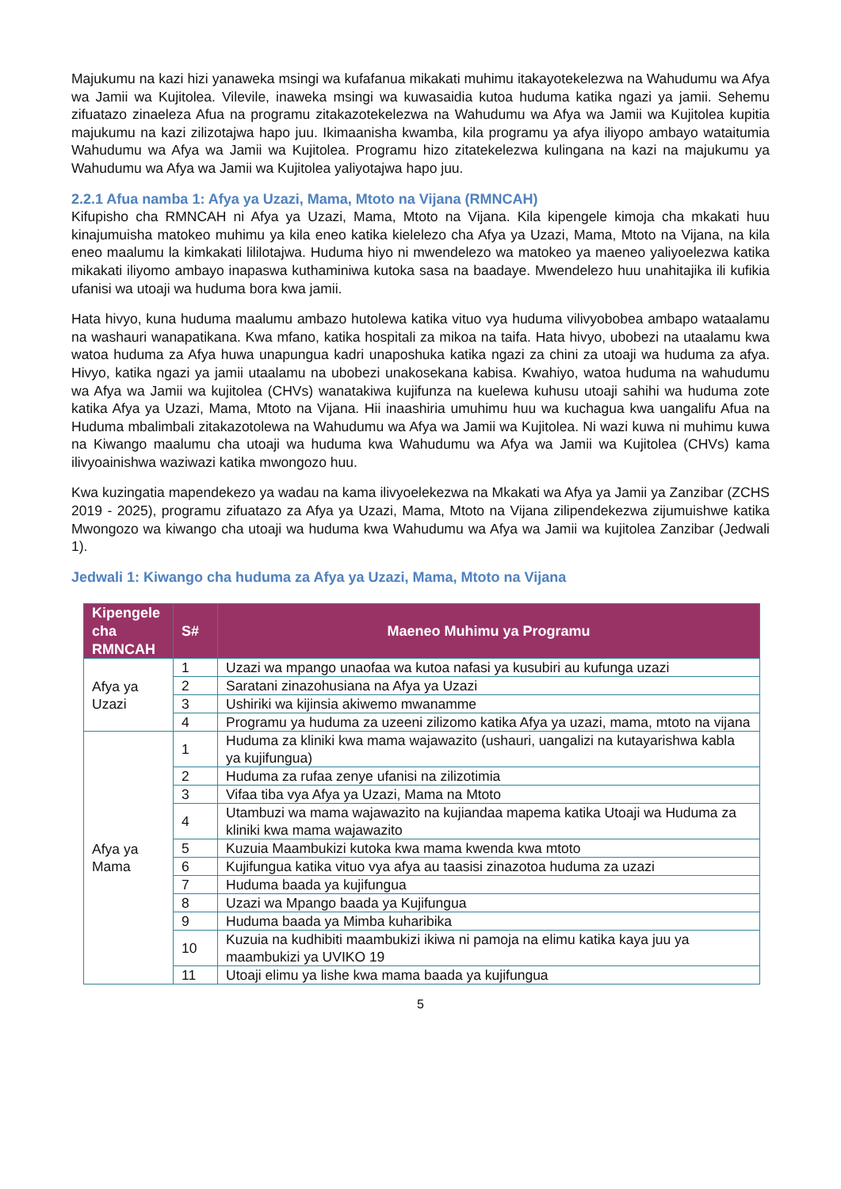Majukumu na kazi hizi yanaweka msingi wa kufafanua mikakati muhimu itakayotekelezwa na Wahudumu wa Afya wa Jamii wa Kujitolea. Vilevile, inaweka msingi wa kuwasaidia kutoa huduma katika ngazi ya jamii. Sehemu zifuatazo zinaeleza Afua na programu zitakazotekelezwa na Wahudumu wa Afya wa Jamii wa Kujitolea kupitia majukumu na kazi zilizotajwa hapo juu. Ikimaanisha kwamba, kila programu ya afya iliyopo ambayo wataitumia Wahudumu wa Afya wa Jamii wa Kujitolea. Programu hizo zitatekelezwa kulingana na kazi na majukumu ya Wahudumu wa Afya wa Jamii wa Kujitolea yaliyotajwa hapo juu.
2.2.1 Afua namba 1: Afya ya Uzazi, Mama, Mtoto na Vijana (RMNCAH)
Kifupisho cha RMNCAH ni Afya ya Uzazi, Mama, Mtoto na Vijana. Kila kipengele kimoja cha mkakati huu kinajumuisha matokeo muhimu ya kila eneo katika kielelezo cha Afya ya Uzazi, Mama, Mtoto na Vijana, na kila eneo maalumu la kimkakati lililotajwa. Huduma hiyo ni mwendelezo wa matokeo ya maeneo yaliyoelezwa katika mikakati iliyomo ambayo inapaswa kuthaminiwa kutoka sasa na baadaye. Mwendelezo huu unahitajika ili kufikia ufanisi wa utoaji wa huduma bora kwa jamii.
Hata hivyo, kuna huduma maalumu ambazo hutolewa katika vituo vya huduma vilivyobobea ambapo wataalamu na washauri wanapatikana. Kwa mfano, katika hospitali za mikoa na taifa. Hata hivyo, ubobezi na utaalamu kwa watoa huduma za Afya huwa unapungua kadri unaposhuka katika ngazi za chini za utoaji wa huduma za afya. Hivyo, katika ngazi ya jamii utaalamu na ubobezi unakosekana kabisa. Kwahiyo, watoa huduma na wahudumu wa Afya wa Jamii wa kujitolea (CHVs) wanatakiwa kujifunza na kuelewa kuhusu utoaji sahihi wa huduma zote katika Afya ya Uzazi, Mama, Mtoto na Vijana. Hii inaashiria umuhimu huu wa kuchagua kwa uangalifu Afua na Huduma mbalimbali zitakazotolewa na Wahudumu wa Afya wa Jamii wa Kujitolea. Ni wazi kuwa ni muhimu kuwa na Kiwango maalumu cha utoaji wa huduma kwa Wahudumu wa Afya wa Jamii wa Kujitolea (CHVs) kama ilivyoainishwa waziwazi katika mwongozo huu.
Kwa kuzingatia mapendekezo ya wadau na kama ilivyoelekezwa na Mkakati wa Afya ya Jamii ya Zanzibar (ZCHS 2019 - 2025), programu zifuatazo za Afya ya Uzazi, Mama, Mtoto na Vijana zilipendekezwa zijumuishwe katika Mwongozo wa kiwango cha utoaji wa huduma kwa Wahudumu wa Afya wa Jamii wa kujitolea Zanzibar (Jedwali 1).
Jedwali 1: Kiwango cha huduma za Afya ya Uzazi, Mama, Mtoto na Vijana
| Kipengele cha RMNCAH | S# | Maeneo Muhimu ya Programu |
| --- | --- | --- |
| Afya ya Uzazi | 1 | Uzazi wa mpango unaofaa wa kutoa nafasi ya kusubiri au kufunga uzazi |
| | 2 | Saratani zinazohusiana na Afya ya Uzazi |
| | 3 | Ushiriki wa kijinsia akiwemo mwanamme |
| | 4 | Programu ya huduma za uzeeni zilizomo katika Afya ya uzazi, mama, mtoto na vijana |
| Afya ya Mama | 1 | Huduma za kliniki kwa mama wajawazito (ushauri, uangalizi na kutayarishwa kabla ya kujifungua) |
| | 2 | Huduma za rufaa zenye ufanisi na zilizotimia |
| | 3 | Vifaa tiba vya Afya ya Uzazi, Mama na Mtoto |
| | 4 | Utambuzi wa mama wajawazito na kujiandaa mapema katika Utoaji wa Huduma za kliniki kwa mama wajawazito |
| | 5 | Kuzuia Maambukizi kutoka kwa mama kwenda kwa mtoto |
| | 6 | Kujifungua katika vituo vya afya au taasisi zinazotoa huduma za uzazi |
| | 7 | Huduma baada ya kujifungua |
| | 8 | Uzazi wa Mpango baada ya Kujifungua |
| | 9 | Huduma baada ya Mimba kuharibika |
| | 10 | Kuzuia na kudhibiti maambukizi ikiwa ni pamoja na elimu katika kaya juu ya maambukizi ya UVIKO 19 |
| | 11 | Utoaji elimu ya lishe kwa mama baada ya kujifungua |
5